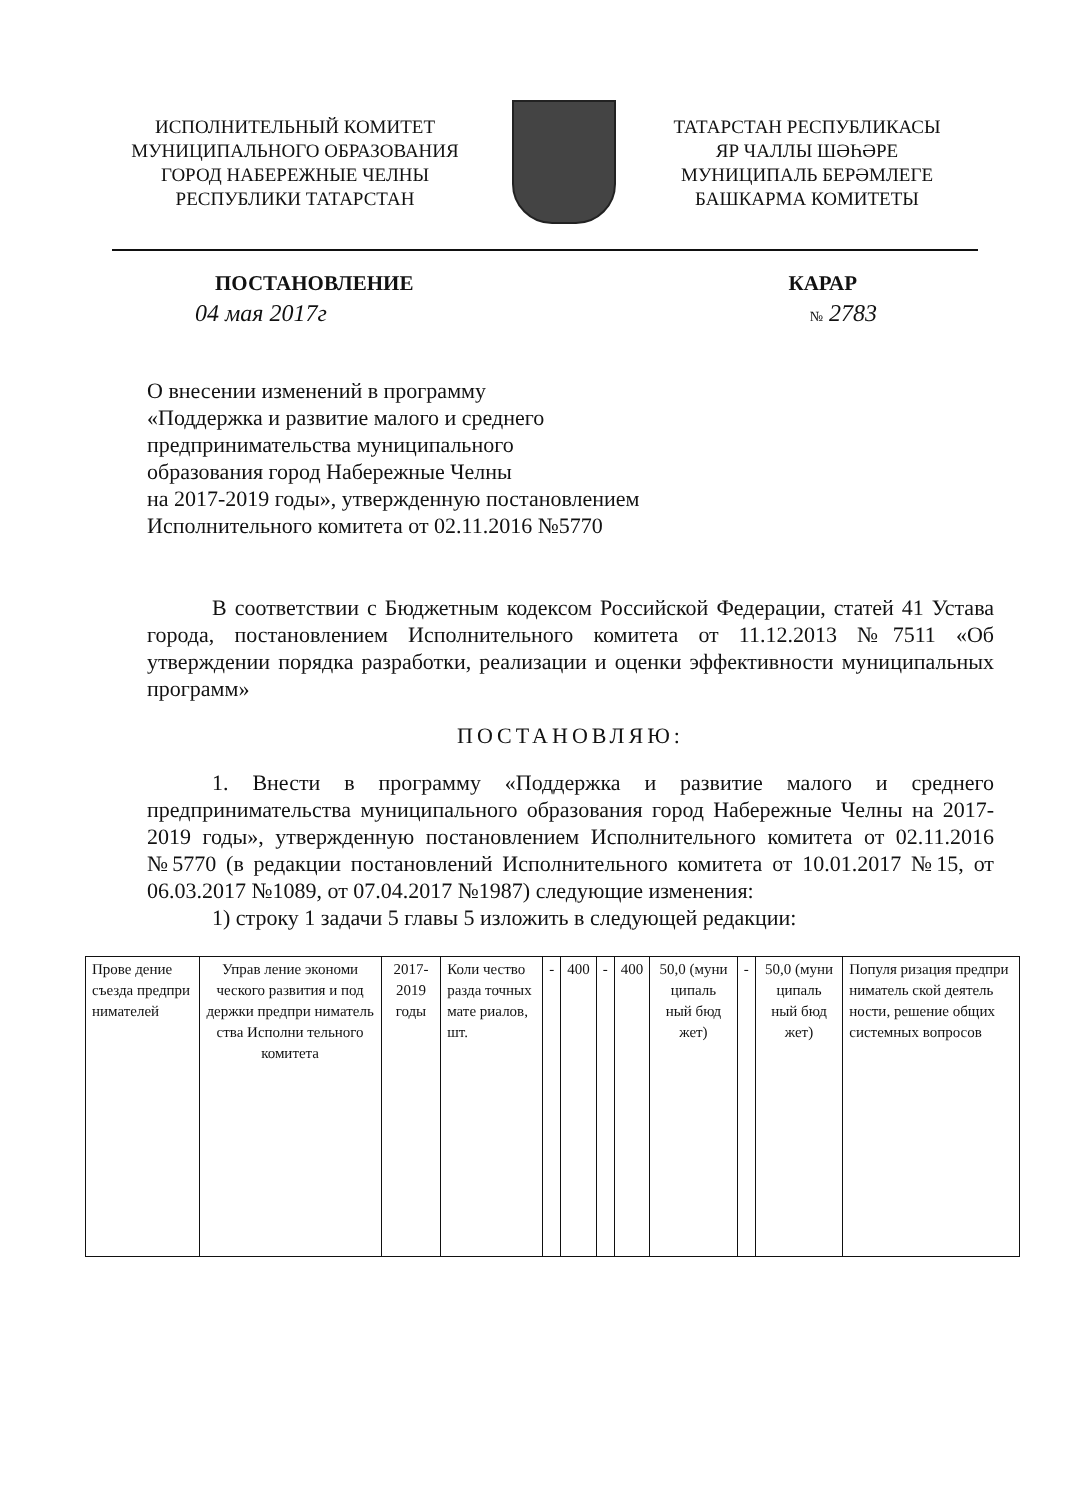ИСПОЛНИТЕЛЬНЫЙ КОМИТЕТ
МУНИЦИПАЛЬНОГО ОБРАЗОВАНИЯ
ГОРОД НАБЕРЕЖНЫЕ ЧЕЛНЫ
РЕСПУБЛИКИ ТАТАРСТАН
ТАТАРСТАН РЕСПУБЛИКАСЫ
ЯР ЧАЛЛЫ ШӘҺӘРЕ
МУНИЦИПАЛЬ БЕРӘМЛЕГЕ
БАШКАРМА КОМИТЕТЫ
ПОСТАНОВЛЕНИЕ КАРАР
04 мая 2017г № 2783
О внесении изменений в программу
«Поддержка и развитие малого и среднего
предпринимательства муниципального
образования город Набережные Челны
на 2017-2019 годы», утвержденную постановлением
Исполнительного комитета от 02.11.2016 №5770
В соответствии с Бюджетным кодексом Российской Федерации, статей 41 Устава города, постановлением Исполнительного комитета от 11.12.2013 №7511 «Об утверждении порядка разработки, реализации и оценки эффективности муниципальных программ»
ПОСТАНОВЛЯЮ:
1. Внести в программу «Поддержка и развитие малого и среднего предпринимательства муниципального образования город Набережные Челны на 2017-2019 годы», утвержденную постановлением Исполнительного комитета от 02.11.2016 №5770 (в редакции постановлений Исполнительного комитета от 10.01.2017 №15, от 06.03.2017 №1089, от 07.04.2017 №1987) следующие изменения:
1) строку 1 задачи 5 главы 5 изложить в следующей редакции:
| Прове дение съезда предпри нимателей | Управ ление экономи ческого развития и под держки предпри ниматель ства Исполни тельного комитета | 2017-2019 годы | Коли чество разда точных мате риалов, шт. | - | 400 | - | 400 | 50,0 (муни ципаль ный бюд жет) | - | 50,0 (муни ципаль ный бюд жет) | Популя ризация предпри ниматель ской деятель ности, решение общих системных вопросов |